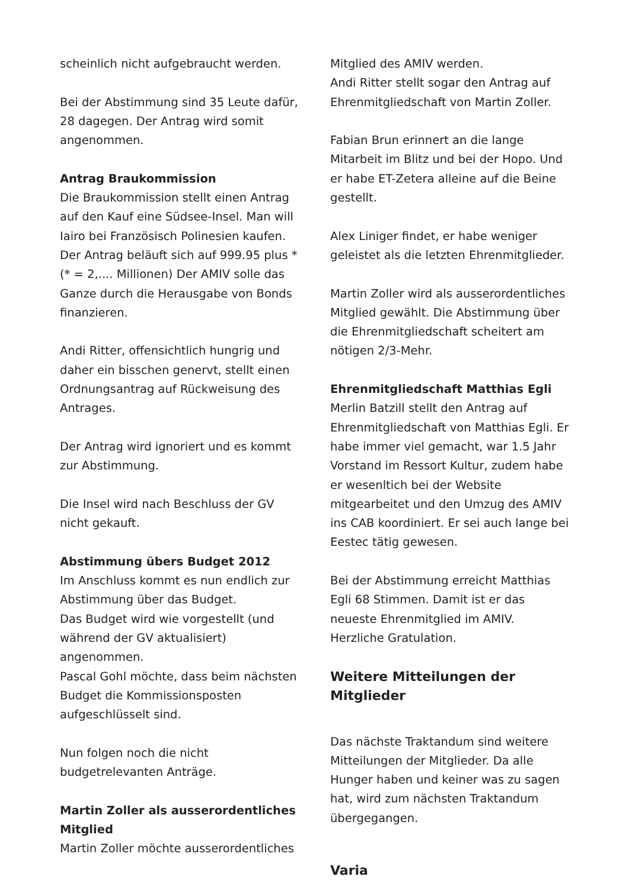scheinlich nicht aufgebraucht werden.
Bei der Abstimmung sind 35 Leute dafür, 28 dagegen. Der Antrag wird somit angenommen.
Antrag Braukommission
Die Braukommission stellt einen Antrag auf den Kauf eine Südsee-Insel. Man will Iairo bei Französisch Polinesien kaufen. Der Antrag beläuft sich auf 999.95 plus * (* = 2,.... Millionen) Der AMIV solle das Ganze durch die Herausgabe von Bonds finanzieren.
Andi Ritter, offensichtlich hungrig und daher ein bisschen genervt, stellt einen Ordnungsantrag auf Rückweisung des Antrages.
Der Antrag wird ignoriert und es kommt zur Abstimmung.
Die Insel wird nach Beschluss der GV nicht gekauft.
Abstimmung übers Budget 2012
Im Anschluss kommt es nun endlich zur Abstimmung über das Budget.
Das Budget wird wie vorgestellt (und während der GV aktualisiert) angenommen.
Pascal Gohl möchte, dass beim nächsten Budget die Kommissionsposten aufgeschlüsselt sind.
Nun folgen noch die nicht budgetrelevanten Anträge.
Martin Zoller als ausserordentliches Mitglied
Martin Zoller möchte ausserordentliches
Mitglied des AMIV werden.
Andi Ritter stellt sogar den Antrag auf Ehrenmitgliedschaft von Martin Zoller.
Fabian Brun erinnert an die lange Mitarbeit im Blitz und bei der Hopo. Und er habe ET-Zetera alleine auf die Beine gestellt.
Alex Liniger findet, er habe weniger geleistet als die letzten Ehrenmitglieder.
Martin Zoller wird als ausserordentliches Mitglied gewählt. Die Abstimmung über die Ehrenmitgliedschaft scheitert am nötigen 2/3-Mehr.
Ehrenmitgliedschaft Matthias Egli
Merlin Batzill stellt den Antrag auf Ehrenmitgliedschaft von Matthias Egli. Er habe immer viel gemacht, war 1.5 Jahr Vorstand im Ressort Kultur, zudem habe er wesenltich bei der Website mitgearbeitet und den Umzug des AMIV ins CAB koordiniert. Er sei auch lange bei Eestec tätig gewesen.
Bei der Abstimmung erreicht Matthias Egli 68 Stimmen. Damit ist er das neueste Ehrenmitglied im AMIV. Herzliche Gratulation.
Weitere Mitteilungen der Mitglieder
Das nächste Traktandum sind weitere Mitteilungen der Mitglieder. Da alle Hunger haben und keiner was zu sagen hat, wird zum nächsten Traktandum übergegangen.
Varia